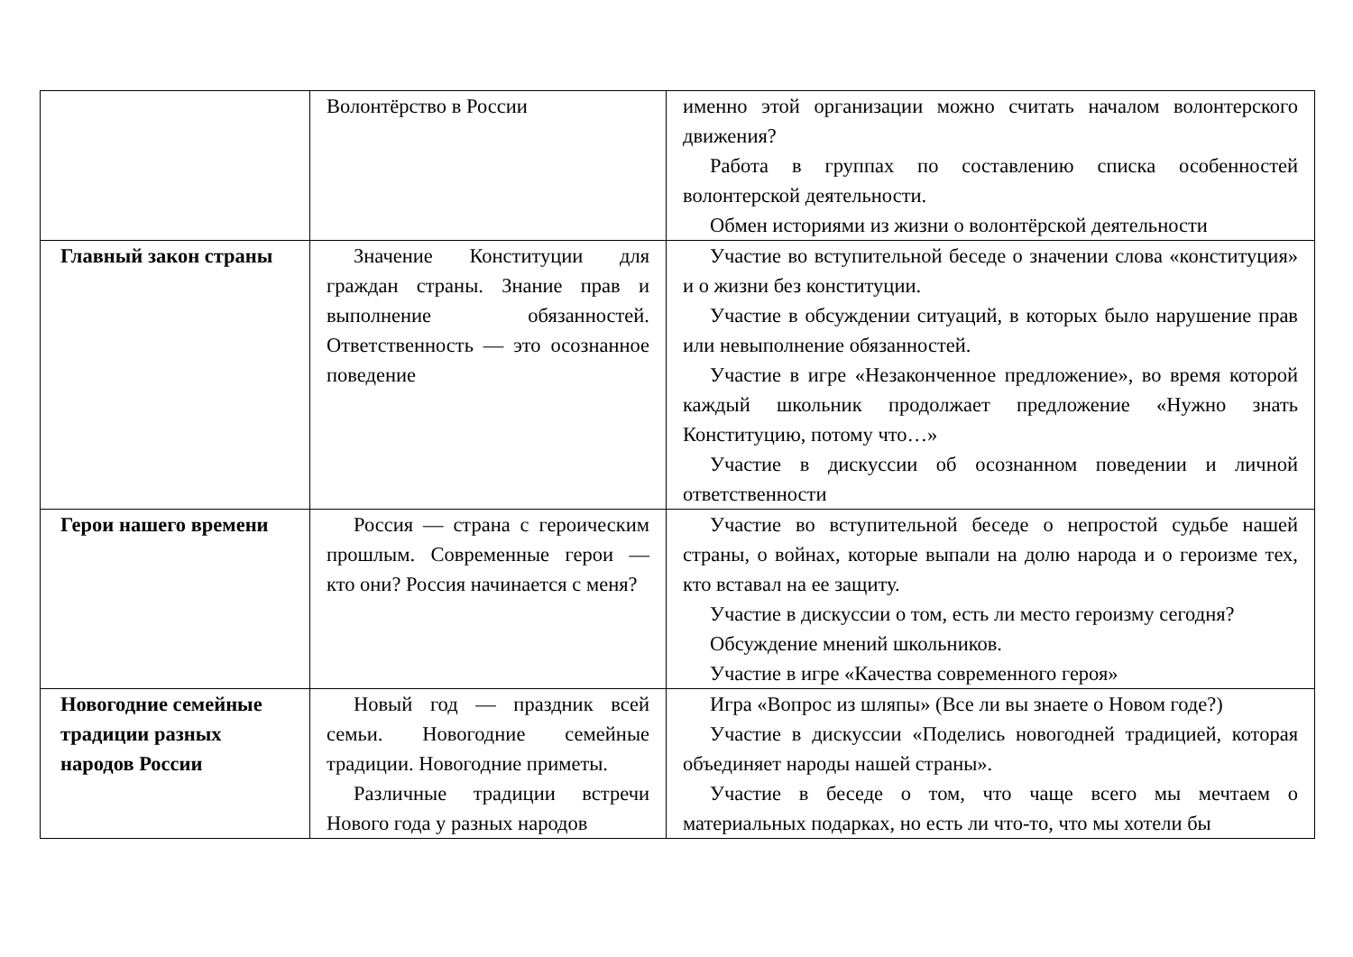| | Волонтёрство в России | именно этой организации можно считать началом волонтерского движения? Работа в группах по составлению списка особенностей волонтерской деятельности. Обмен историями из жизни о волонтёрской деятельности |
| Главный закон страны | Значение Конституции для граждан страны. Знание прав и выполнение обязанностей. Ответственность — это осознанное поведение | Участие во вступительной беседе о значении слова «конституция» и о жизни без конституции. Участие в обсуждении ситуаций, в которых было нарушение прав или невыполнение обязанностей. Участие в игре «Незаконченное предложение», во время которой каждый школьник продолжает предложение «Нужно знать Конституцию, потому что…» Участие в дискуссии об осознанном поведении и личной ответственности |
| Герои нашего времени | Россия — страна с героическим прошлым. Современные герои — кто они? Россия начинается с меня? | Участие во вступительной беседе о непростой судьбе нашей страны, о войнах, которые выпали на долю народа и о героизме тех, кто вставал на ее защиту. Участие в дискуссии о том, есть ли место героизму сегодня? Обсуждение мнений школьников. Участие в игре «Качества современного героя» |
| Новогодние семейные традиции разных народов России | Новый год — праздник всей семьи. Новогодние семейные традиции. Новогодние приметы. Различные традиции встречи Нового года у разных народов | Игра «Вопрос из шляпы» (Все ли вы знаете о Новом годе?) Участие в дискуссии «Поделись новогодней традицией, которая объединяет народы нашей страны». Участие в беседе о том, что чаще всего мы мечтаем о материальных подарках, но есть ли что-то, что мы хотели бы |